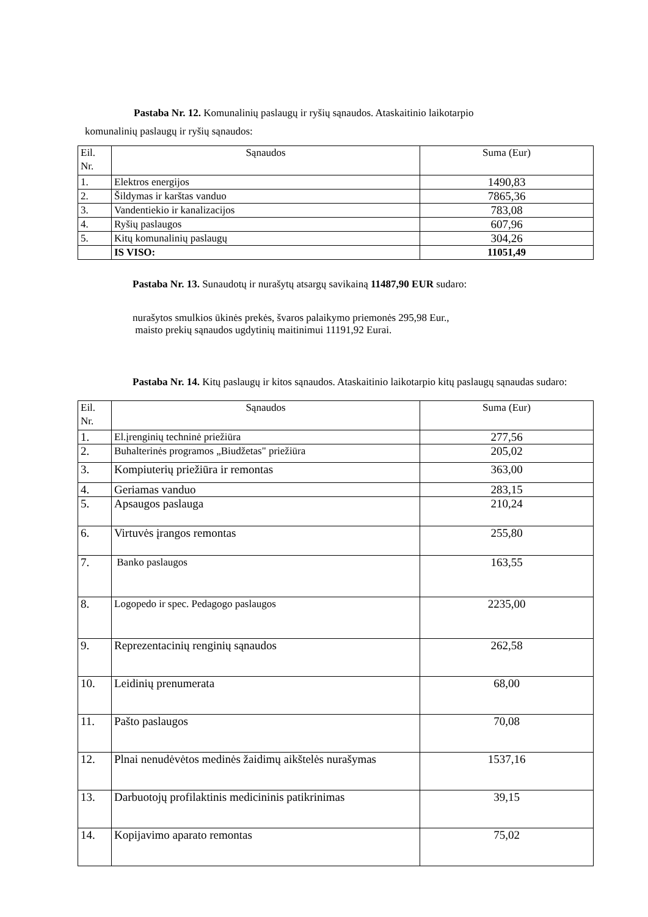Pastaba Nr. 12. Komunalinių paslaugų ir ryšių sąnaudos. Ataskaitinio laikotarpio
komunalinių paslaugų ir ryšių sąnaudos:
| Eil. Nr. | Sąnaudos | Suma (Eur) |
| 1. | Elektros energijos | 1490,83 |
| 2. | Šildymas ir karštas vanduo | 7865,36 |
| 3. | Vandentiekio ir kanalizacijos | 783,08 |
| 4. | Ryšių paslaugos | 607,96 |
| 5. | Kitų komunalinių paslaugų | 304,26 |
| | IS VISO: | 11051,49 |
Pastaba Nr. 13. Sunaudotų ir nurašytų atsargų savikainą 11487,90 EUR sudaro:
nurašytos smulkios ūkinės prekės, švaros palaikymo priemonės 295,98 Eur.,
maisto prekių sąnaudos ugdytinių maitinimui 11191,92 Eurai.
Pastaba Nr. 14. Kitų paslaugų ir kitos sąnaudos. Ataskaitinio laikotarpio kitų paslaugų sąnaudas sudaro:
| Eil. Nr. | Sąnaudos | Suma (Eur) |
| 1. | El.įrenginių techninė priežiūra | 277,56 |
| 2. | Buhalterinės programos „Biudžetas" priežiūra | 205,02 |
| 3. | Kompiuterių priežiūra ir remontas | 363,00 |
| 4. | Geriamas vanduo | 283,15 |
| 5. | Apsaugos paslauga | 210,24 |
| 6. | Virtuvės įrangos remontas | 255,80 |
| 7. | Banko paslaugos | 163,55 |
| 8. | Logopedo ir spec. Pedagogo paslaugos | 2235,00 |
| 9. | Reprezentacinių renginių sąnaudos | 262,58 |
| 10. | Leidinių prenumerata | 68,00 |
| 11. | Pašto paslaugos | 70,08 |
| 12. | Plnai nenudėvėtos medinės žaidimų aikštelės nurašymas | 1537,16 |
| 13. | Darbuotojų profilaktinis medicininis patikrinimas | 39,15 |
| 14. | Kopijavimo aparato remontas | 75,02 |